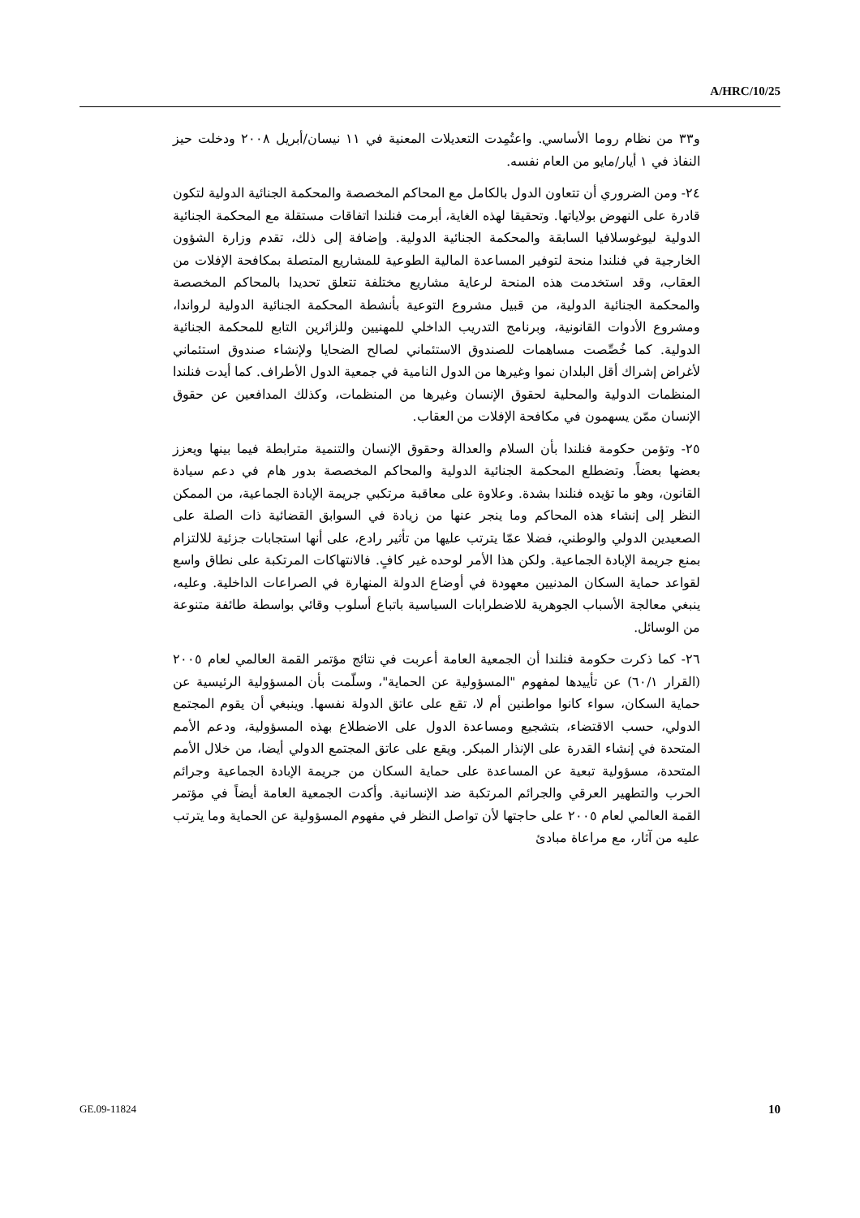A/HRC/10/25
و٣٣ من نظام روما الأساسي. واعتُمِدت التعديلات المعنية في ١١ نيسان/أبريل ٢٠٠٨ ودخلت حيز النفاذ في ١ أيار/مايو من العام نفسه.
٢٤- ومن الضروري أن تتعاون الدول بالكامل مع المحاكم المخصصة والمحكمة الجنائية الدولية لتكون قادرة على النهوض بولاياتها. وتحقيقا لهذه الغاية، أبرمت فنلندا اتفاقات مستقلة مع المحكمة الجنائية الدولية ليوغوسلافيا السابقة والمحكمة الجنائية الدولية. وإضافة إلى ذلك، تقدم وزارة الشؤون الخارجية في فنلندا منحة لتوفير المساعدة المالية الطوعية للمشاريع المتصلة بمكافحة الإفلات من العقاب، وقد استخدمت هذه المنحة لرعاية مشاريع مختلفة تتعلق تحديدا بالمحاكم المخصصة والمحكمة الجنائية الدولية، من قبيل مشروع التوعية بأنشطة المحكمة الجنائية الدولية لرواندا، ومشروع الأدوات القانونية، وبرنامج التدريب الداخلي للمهنيين وللزائرين التابع للمحكمة الجنائية الدولية. كما خُصِّصت مساهمات للصندوق الاستئماني لصالح الضحايا ولإنشاء صندوق استئماني لأغراض إشراك أقل البلدان نموا وغيرها من الدول النامية في جمعية الدول الأطراف. كما أيدت فنلندا المنظمات الدولية والمحلية لحقوق الإنسان وغيرها من المنظمات، وكذلك المدافعين عن حقوق الإنسان ممّن يسهمون في مكافحة الإفلات من العقاب.
٢٥- وتؤمن حكومة فنلندا بأن السلام والعدالة وحقوق الإنسان والتنمية مترابطة فيما بينها ويعزز بعضها بعضاً. وتضطلع المحكمة الجنائية الدولية والمحاكم المخصصة بدور هام في دعم سيادة القانون، وهو ما تؤيده فنلندا بشدة. وعلاوة على معاقبة مرتكبي جريمة الإبادة الجماعية، من الممكن النظر إلى إنشاء هذه المحاكم وما ينجر عنها من زيادة في السوابق القضائية ذات الصلة على الصعيدين الدولي والوطني، فضلا عمّا يترتب عليها من تأثير رادع، على أنها استجابات جزئية للالتزام بمنع جريمة الإبادة الجماعية. ولكن هذا الأمر لوحده غير كافٍ. فالانتهاكات المرتكبة على نطاق واسع لقواعد حماية السكان المدنيين معهودة في أوضاع الدولة المنهارة في الصراعات الداخلية. وعليه، ينبغي معالجة الأسباب الجوهرية للاضطرابات السياسية باتباع أسلوب وقائي بواسطة طائفة متنوعة من الوسائل.
٢٦- كما ذكرت حكومة فنلندا أن الجمعية العامة أعربت في نتائج مؤتمر القمة العالمي لعام ٢٠٠٥ (القرار ٦٠/١) عن تأييدها لمفهوم "المسؤولية عن الحماية"، وسلّمت بأن المسؤولية الرئيسية عن حماية السكان، سواء كانوا مواطنين أم لا، تقع على عاتق الدولة نفسها. وينبغي أن يقوم المجتمع الدولي، حسب الاقتضاء، بتشجيع ومساعدة الدول على الاضطلاع بهذه المسؤولية، ودعم الأمم المتحدة في إنشاء القدرة على الإنذار المبكر. ويقع على عاتق المجتمع الدولي أيضا، من خلال الأمم المتحدة، مسؤولية تبعية عن المساعدة على حماية السكان من جريمة الإبادة الجماعية وجرائم الحرب والتطهير العرقي والجرائم المرتكبة ضد الإنسانية. وأكدت الجمعية العامة أيضاً في مؤتمر القمة العالمي لعام ٢٠٠٥ على حاجتها لأن تواصل النظر في مفهوم المسؤولية عن الحماية وما يترتب عليه من آثار، مع مراعاة مبادئ
GE.09-11824 10